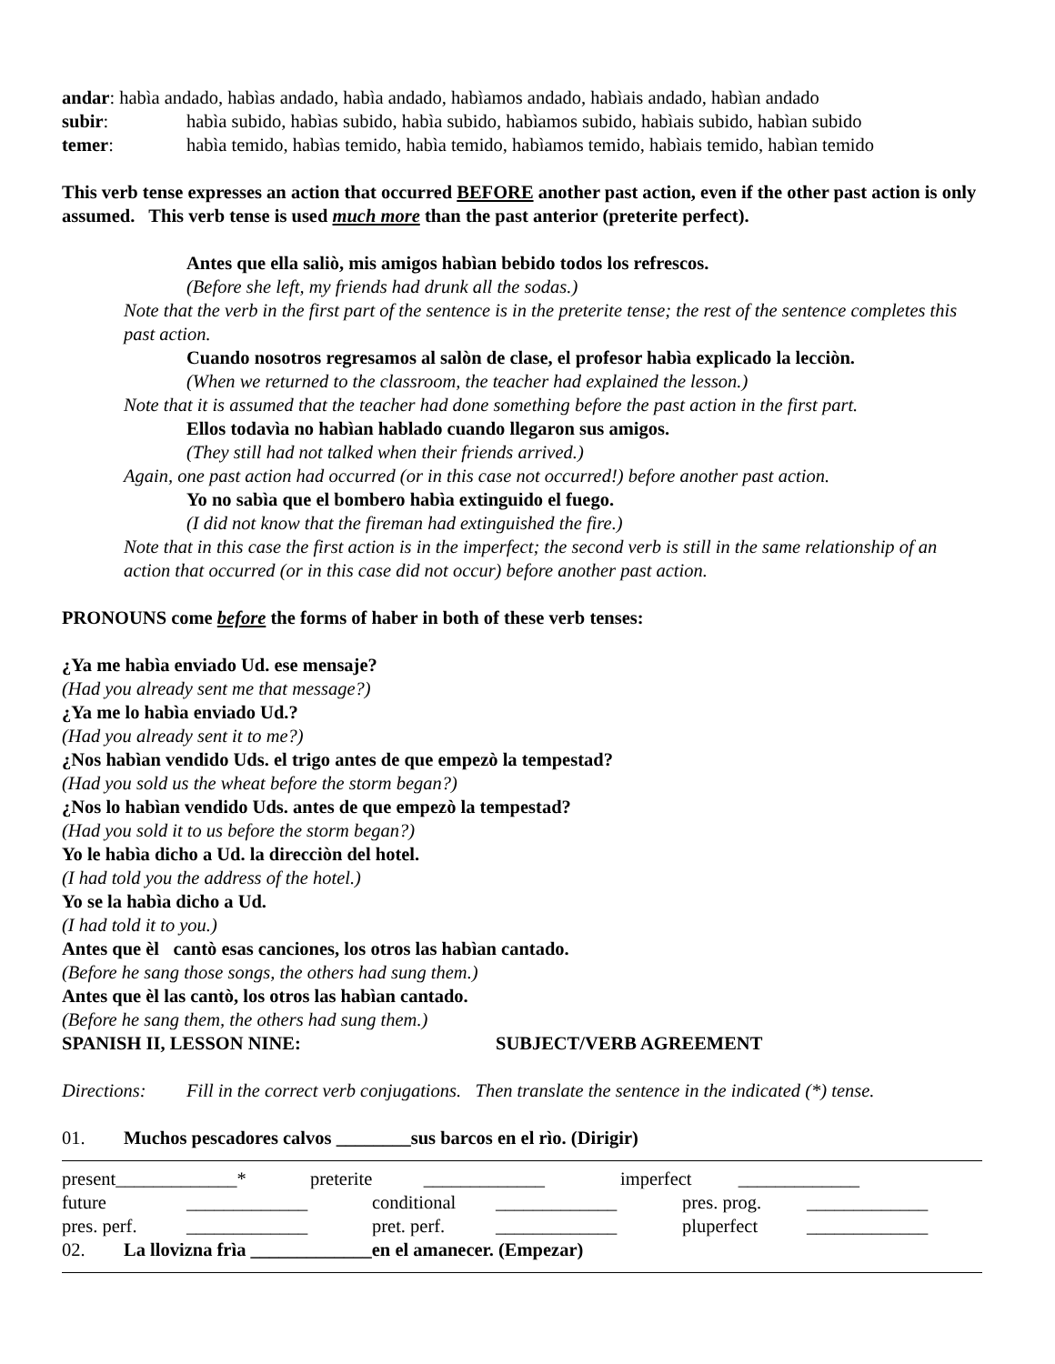andar: habìa andado, habìas andado, habìa andado, habìamos andado, habìais andado, habìan andado
subir: habìa subido, habìas subido, habìa subido, habìamos subido, habìais subido, habìan subido
temer: habìa temido, habìas temido, habìa temido, habìamos temido, habìais temido, habìan temido
This verb tense expresses an action that occurred BEFORE another past action, even if the other past action is only assumed. This verb tense is used much more than the past anterior (preterite perfect).
Antes que ella saliò, mis amigos habìan bebido todos los refrescos.
(Before she left, my friends had drunk all the sodas.)
Note that the verb in the first part of the sentence is in the preterite tense; the rest of the sentence completes this past action.
Cuando nosotros regresamos al salòn de clase, el profesor habìa explicado la lecciòn.
(When we returned to the classroom, the teacher had explained the lesson.)
Note that it is assumed that the teacher had done something before the past action in the first part.
Ellos todavìa no habìan hablado cuando llegaron sus amigos.
(They still had not talked when their friends arrived.)
Again, one past action had occurred (or in this case not occurred!) before another past action.
Yo no sabìa que el bombero habìa extinguido el fuego.
(I did not know that the fireman had extinguished the fire.)
Note that in this case the first action is in the imperfect; the second verb is still in the same relationship of an action that occurred (or in this case did not occur) before another past action.
PRONOUNS come before the forms of haber in both of these verb tenses:
¿Ya me habìa enviado Ud. ese mensaje?
(Had you already sent me that message?)
¿Ya me lo habìa enviado Ud.?
(Had you already sent it to me?)
¿Nos habìan vendido Uds. el trigo antes de que empezò la tempestad?
(Had you sold us the wheat before the storm began?)
¿Nos lo habìan vendido Uds. antes de que empezò la tempestad?
(Had you sold it to us before the storm began?)
Yo le habìa dicho a Ud. la direcciòn del hotel.
(I had told you the address of the hotel.)
Yo se la habìa dicho a Ud.
(I had told it to you.)
Antes que èl cantò esas canciones, los otros las habìan cantado.
(Before he sang those songs, the others had sung them.)
Antes que èl las cantò, los otros las habìan cantado.
(Before he sang them, the others had sung them.)
SPANISH II, LESSON NINE: SUBJECT/VERB AGREEMENT
Directions: Fill in the correct verb conjugations. Then translate the sentence in the indicated (*) tense.
01. Muchos pescadores calvos ________sus barcos en el rìo. (Dirigir)
present_____________* preterite _____________ imperfect _____________
future _____________ conditional _____________ pres. prog. _____________
pres. perf. _____________ pret. perf. _____________ pluperfect _____________
02. La llovizna frìa _____________en el amanecer. (Empezar)